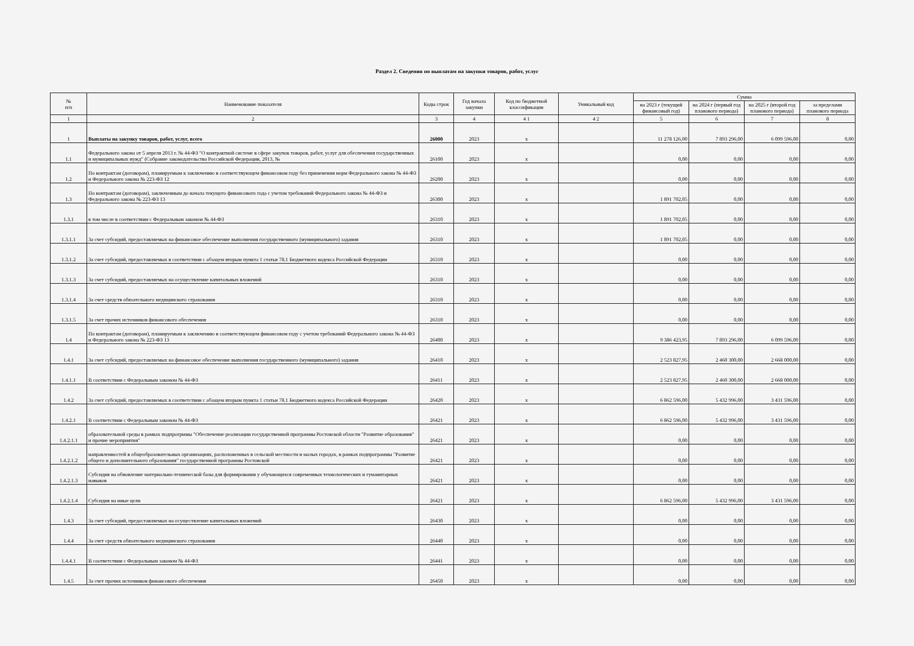Раздел 2. Сведения по выплатам на закупки товаров, работ, услуг
| № п/п | Наименование показателя | Коды строк | Год начала закупки | Код по бюджетной классификации | Уникальный код | Сумма | | | |
| --- | --- | --- | --- | --- | --- | --- | --- | --- | --- |
| | | | | | | на 2023 г (текущий финансовый год) | на 2024 г (первый год планового периода) | на 2025 г (второй год планового периода) | за пределами планового периода |
| 1 | 2 | 3 | 4 | 4 1 | 4 2 | 5 | 6 | 7 | 8 |
| 1 | Выплаты на закупку товаров, работ, услуг, всего | 26000 | 2023 | x | | 11 278 126,00 | 7 893 296,00 | 6 099 596,00 | 0,00 |
| 1.1 | Федерального закона от 5 апреля 2013 г. № 44-ФЗ "О контрактной системе в сфере закупок товаров, работ, услуг для обеспечения государственных и муниципальных нужд" (Собрание законодательства Российской Федерации, 2013, № | 26100 | 2023 | x | | 0,00 | 0,00 | 0,00 | 0,00 |
| 1.2 | По контрактам (договорам), планируемым к заключению в соответствующем финансовом году без применения норм Федерального закона № 44-ФЗ и Федерального закона № 223-ФЗ 12 | 26200 | 2023 | x | | 0,00 | 0,00 | 0,00 | 0,00 |
| 1.3 | По контрактам (договорам), заключенным до начала текущего финансового года с учетом требований Федерального закона № 44-ФЗ и Федерального закона № 223-ФЗ 13 | 26300 | 2023 | x | | 1 891 702,05 | 0,00 | 0,00 | 0,00 |
| 1.3.1 | в том числе в соответствии с Федеральным законом № 44-ФЗ | 26310 | 2023 | x | | 1 891 702,05 | 0,00 | 0,00 | 0,00 |
| 1.3.1.1 | За счет субсидий, предоставляемых на финансовое обеспечение выполнения государственного (муниципального) задания | 26310 | 2023 | x | | 1 891 702,05 | 0,00 | 0,00 | 0,00 |
| 1.3.1.2 | За счет субсидий, предоставляемых в соответствии с абзацем вторым пункта 1 статьи 78.1 Бюджетного кодекса Российской Федерации | 26310 | 2023 | x | | 0,00 | 0,00 | 0,00 | 0,00 |
| 1.3.1.3 | За счет субсидий, предоставляемых на осуществление капитальных вложений | 26310 | 2023 | x | | 0,00 | 0,00 | 0,00 | 0,00 |
| 1.3.1.4 | За счет средств обязательного медицинского страхования | 26310 | 2023 | x | | 0,00 | 0,00 | 0,00 | 0,00 |
| 1.3.1.5 | За счет прочих источников финансового обеспечения | 26310 | 2023 | x | | 0,00 | 0,00 | 0,00 | 0,00 |
| 1.4 | По контрактам (договорам), планируемым к заключению в соответствующем финансовом году с учетом требований Федерального закона № 44-ФЗ и Федерального закона № 223-ФЗ 13 | 26400 | 2023 | x | | 9 386 423,95 | 7 893 296,00 | 6 099 596,00 | 0,00 |
| 1.4.1 | За счет субсидий, предоставляемых на финансовое обеспечение выполнения государственного (муниципального) задания | 26410 | 2023 | x | | 2 523 827,95 | 2 460 300,00 | 2 668 000,00 | 0,00 |
| 1.4.1.1 | В соответствии с Федеральным законом № 44-ФЗ | 26411 | 2023 | x | | 2 523 827,95 | 2 460 300,00 | 2 668 000,00 | 0,00 |
| 1.4.2 | За счет субсидий, предоставляемых в соответствии с абзацем вторым пункта 1 статьи 78.1 Бюджетного кодекса Российской Федерации | 26420 | 2023 | x | | 6 862 596,00 | 5 432 996,00 | 3 431 596,00 | 0,00 |
| 1.4.2.1 | В соответствии с Федеральным законом № 44-ФЗ | 26421 | 2023 | x | | 6 862 596,00 | 5 432 996,00 | 3 431 596,00 | 0,00 |
| 1.4.2.1.1 | образовательной среды в рамках подпрогрммы "Обеспечение реализации государственной программы Ростовской области "Развитие образования" и прочие мероприятия" | 26421 | 2023 | x | | 0,00 | 0,00 | 0,00 | 0,00 |
| 1.4.2.1.2 | направленностей в общеобразовательных организациях, расположенных в сельской местности и малых городах, в рамках подпрограммы "Развитие общего и дополнительного образования" государственной программы Ростовской | 26421 | 2023 | x | | 0,00 | 0,00 | 0,00 | 0,00 |
| 1.4.2.1.3 | Субсидия на обновление материально-технической базы для формирования у обучающихся современных технологических и гуманитарных навыков | 26421 | 2023 | x | | 0,00 | 0,00 | 0,00 | 0,00 |
| 1.4.2.1.4 | Субсидия на иные цели | 26421 | 2023 | x | | 6 862 596,00 | 5 432 996,00 | 3 431 596,00 | 0,00 |
| 1.4.3 | За счет субсидий, предоставляемых на осуществление капитальных вложений | 26430 | 2023 | x | | 0,00 | 0,00 | 0,00 | 0,00 |
| 1.4.4 | За счет средств обязательного медицинского страхования | 26440 | 2023 | x | | 0,00 | 0,00 | 0,00 | 0,00 |
| 1.4.4.1 | В соответствии с Федеральным законом № 44-ФЗ | 26441 | 2023 | x | | 0,00 | 0,00 | 0,00 | 0,00 |
| 1.4.5 | За счет прочих источников финансового обеспечения | 26450 | 2023 | x | | 0,00 | 0,00 | 0,00 | 0,00 |